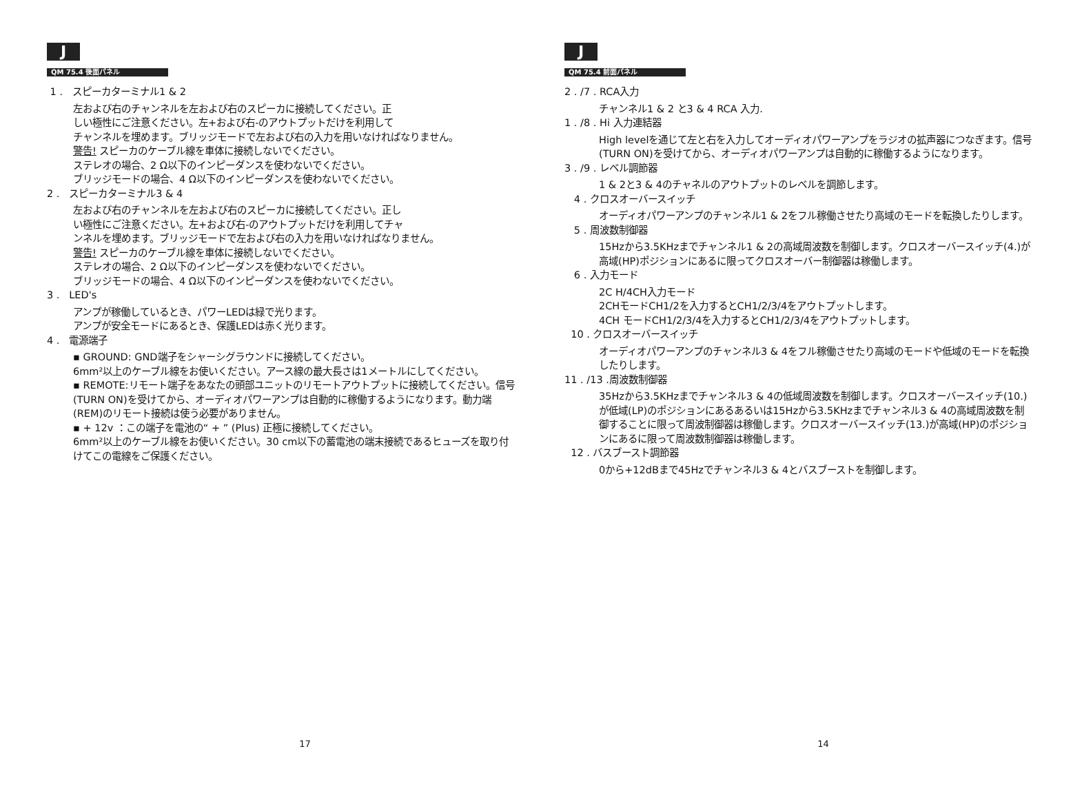J
QM 75.4 後面パネル
1 . スピーカターミナル1 & 2
左および右のチャンネルを左および右のスピーカに接続してください。正
しい極性にご注意ください。左+および右-のアウトプットだけを利用して
チャンネルを埋めます。ブリッジモードで左および右の入力を用いなければなりません。
警告! スピーカのケーブル線を車体に接続しないでください。
ステレオの場合、2 Ω以下のインピーダンスを使わないでください。
ブリッジモードの場合、4 Ω以下のインピーダンスを使わないでください。
2 . スピーカターミナル3 & 4
左および右のチャンネルを左および右のスピーカに接続してください。正し
い極性にご注意ください。左+および右-のアウトプットだけを利用してチャ
ンネルを埋めます。ブリッジモードで左および右の入力を用いなければなりません。
警告! スピーカのケーブル線を車体に接続しないでください。
ステレオの場合、2 Ω以下のインピーダンスを使わないでください。
ブリッジモードの場合、4 Ω以下のインピーダンスを使わないでください。
3 . LED's
アンプが稼働しているとき、パワーLEDは緑で光ります。
アンプが安全モードにあるとき、保護LEDは赤く光ります。
4 . 電源端子
▪ GROUND: GND端子をシャーシグラウンドに接続してください。
6mm²以上のケーブル線をお使いください。アース線の最大長さは1メートルにしてください。
▪ REMOTE:リモート端子をあなたの頭部ユニットのリモートアウトプットに接続してください。信号(TURN ON)を受けてから、オーディオパワーアンプは自動的に稼働するようになります。動力端(REM)のリモート接続は使う必要がありません。
▪ + 12v ：この端子を電池の“ + ” (Plus) 正極に接続してください。
6mm²以上のケーブル線をお使いください。30 cm以下の蓄電池の端末接続であるヒューズを取り付けてこの電線をご保護ください。
17
J
QM 75.4 前面パネル
2 . /7 . RCA入力
チャンネル1 & 2 と3 & 4 RCA 入力.
1 . /8 . Hi 入力連結器
High levelを通じて左と右を入力してオーディオパワーアンプをラジオの拡声器につなぎます。信号(TURN ON)を受けてから、オーディオパワーアンプは自動的に稼働するようになります。
3 . /9 . レベル調節器
1 & 2と3 & 4のチャネルのアウトプットのレベルを調節します。
4 . クロスオーバースイッチ
オーディオパワーアンプのチャンネル1 & 2をフル稼働させたり高域のモードを転換したりします。
5 . 周波数制御器
15Hzから3.5KHzまでチャンネル1 & 2の高域周波数を制御します。クロスオーバースイッチ(4.)が高域(HP)ポジションにあるに限ってクロスオーバー制御器は稼働します。
6 . 入力モード
2C H/4CH入力モード
2CHモードCH1/2を入力するとCH1/2/3/4をアウトプットします。
4CH モードCH1/2/3/4を入力するとCH1/2/3/4をアウトプットします。
10 . クロスオーバースイッチ
オーディオパワーアンプのチャンネル3 & 4をフル稼働させたり高域のモードや低域のモードを転換したりします。
11 . /13 .周波数制御器
35Hzから3.5KHzまでチャンネル3 & 4の低域周波数を制御します。クロスオーバースイッチ(10.)が低域(LP)のポジションにあるあるいは15Hzから3.5KHzまでチャンネル3 & 4の高域周波数を制御することに限って周波制御器は稼働します。クロスオーバースイッチ(13.)が高域(HP)のポジションにあるに限って周波数制御器は稼働します。
12 . バスブースト調節器
0から+12dBまで45Hzでチャンネル3 & 4とバスブーストを制御します。
14